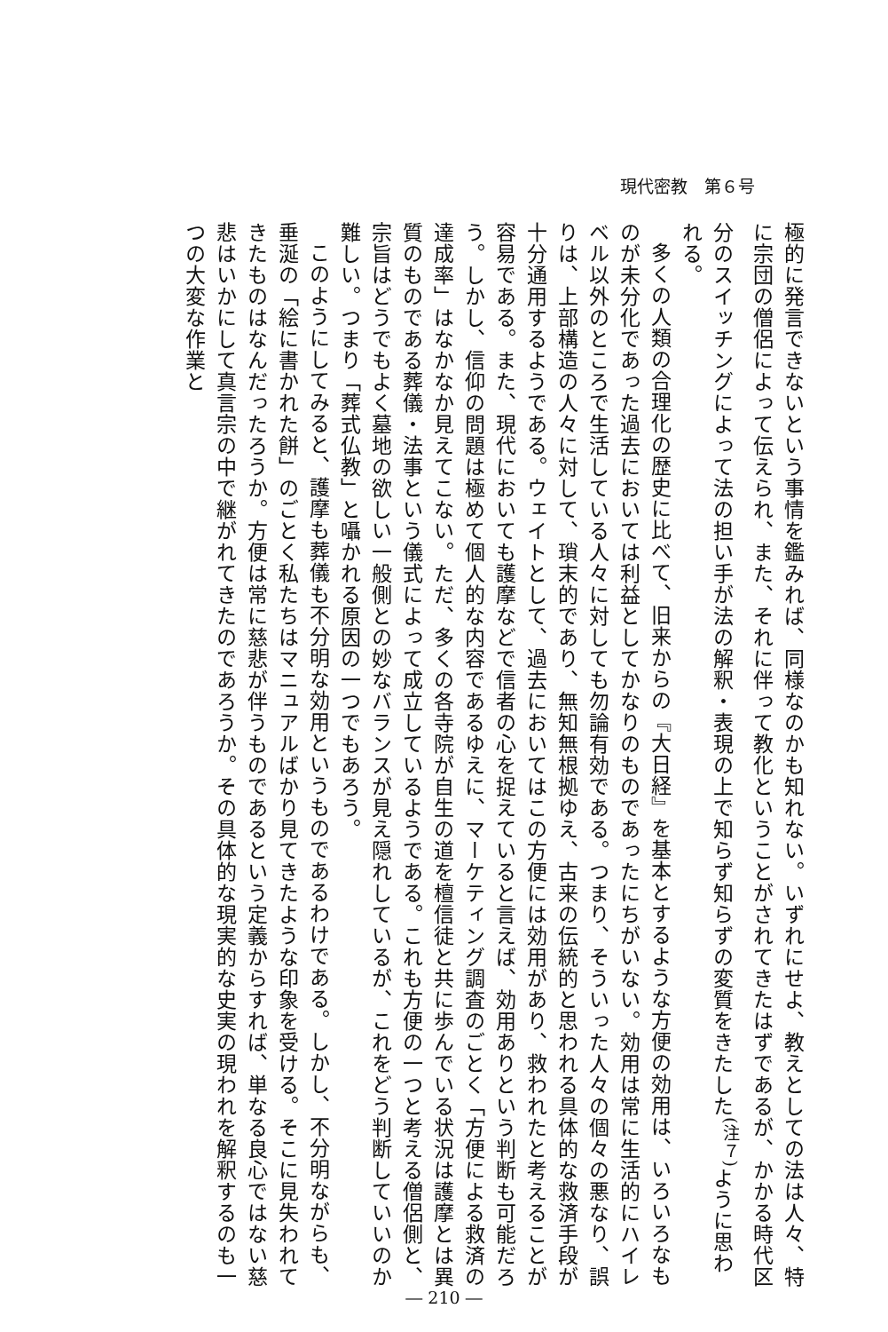現代密教　第６号
極的に発言できないという事情を鑑みれば、同様なのかも知れない。いずれにせよ、教えとしての法は人々、特に宗団の僧侶によって伝えられ、また、それに伴って教化ということがされてきたはずであるが、かかる時代区分のスイッチングによって法の担い手が法の解釈・表現の上で知らず知らずの変質をきたした<sup>(注７)</sup>ように思われる。
多くの人類の合理化の歴史に比べて、旧来からの『大日経』を基本とするような方便の効用は、いろいろなものが未分化であった過去においては利益としてかなりのものであったにちがいない。効用は常に生活的にハイレベル以外のところで生活している人々に対しても勿論有効である。つまり、そういった人々の個々の悪なり、誤りは、上部構造の人々に対して、瑣末的であり、無知無根拠ゆえ、古来の伝統的と思われる具体的な救済手段が十分通用するようである。ウェイトとして、過去においてはこの方便には効用があり、救われたと考えることが容易である。また、現代においても護摩などで信者の心を捉えていると言えば、効用ありという判断も可能だろう。しかし、信仰の問題は極めて個人的な内容であるゆえに、マーケティング調査のごとく「方便による救済の達成率」はなかなか見えてこない。ただ、多くの各寺院が自生の道を檀信徒と共に歩んでいる状況は護摩とは異質のものである葬儀・法事という儀式によって成立しているようである。これも方便の一つと考える僧侶側と、宗旨はどうでもよく墓地の欲しい一般側との妙なバランスが見え隠れしているが、これをどう判断していいのか難しい。つまり「葬式仏教」と囁かれる原因の一つでもあろう。
このようにしてみると、護摩も葬儀も不分明な効用というものであるわけである。しかし、不分明ながらも、垂涎の「絵に書かれた餅」のごとく私たちはマニュアルばかり見てきたような印象を受ける。そこに見失われてきたものはなんだったろうか。方便は常に慈悲が伴うものであるという定義からすれば、単なる良心ではない慈悲はいかにして真言宗の中で継がれてきたのであろうか。その具体的な現実的な史実の現われを解釈するのも一つの大変な作業と
― 210 ―